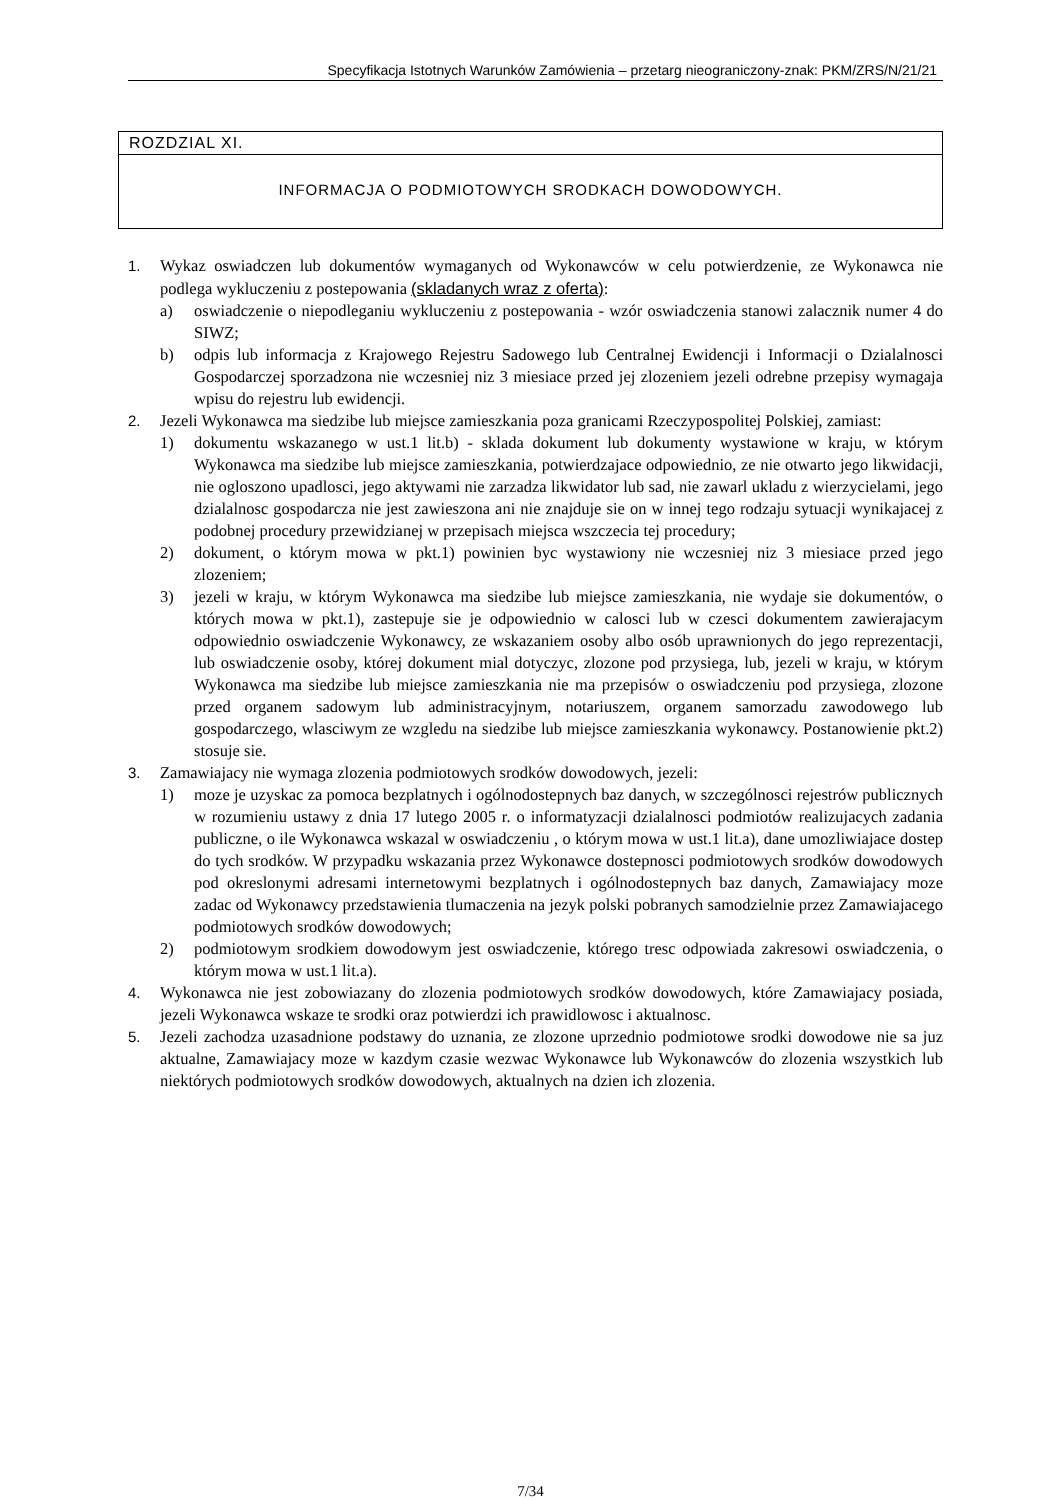Specyfikacja Istotnych Warunków Zamówienia – przetarg nieograniczony-znak: PKM/ZRS/N/21/21
ROZDZIAL XI.
INFORMACJA O PODMIOTOWYCH SRODKACH DOWODOWYCH.
1. Wykaz oswiadczen lub dokumentów wymaganych od Wykonawców w celu potwierdzenie, ze Wykonawca nie podlega wykluczeniu z postepowania (skladanych wraz z oferta):
a) oswiadczenie o niepodleganiu wykluczeniu z postepowania - wzór oswiadczenia stanowi zalacznik numer 4 do SIWZ;
b) odpis lub informacja z Krajowego Rejestru Sadowego lub Centralnej Ewidencji i Informacji o Dzialalnosci Gospodarczej sporzadzona nie wczesniej niz 3 miesiace przed jej zlozeniem jezeli odrebne przepisy wymagaja wpisu do rejestru lub ewidencji.
2. Jezeli Wykonawca ma siedzibe lub miejsce zamieszkania poza granicami Rzeczypospolitej Polskiej, zamiast:
1) dokumentu wskazanego w ust.1 lit.b) - sklada dokument lub dokumenty wystawione w kraju, w którym Wykonawca ma siedzibe lub miejsce zamieszkania, potwierdzajace odpowiednio, ze nie otwarto jego likwidacji, nie ogloszono upadlosci, jego aktywami nie zarzadza likwidator lub sad, nie zawarl ukladu z wierzycielami, jego dzialalnosc gospodarcza nie jest zawieszona ani nie znajduje sie on w innej tego rodzaju sytuacji wynikajacej z podobnej procedury przewidzianej w przepisach miejsca wszczecia tej procedury;
2) dokument, o którym mowa w pkt.1) powinien byc wystawiony nie wczesniej niz 3 miesiace przed jego zlozeniem;
3) jezeli w kraju, w którym Wykonawca ma siedzibe lub miejsce zamieszkania, nie wydaje sie dokumentów, o których mowa w pkt.1), zastepuje sie je odpowiednio w calosci lub w czesci dokumentem zawierajacym odpowiednio oswiadczenie Wykonawcy, ze wskazaniem osoby albo osób uprawnionych do jego reprezentacji, lub oswiadczenie osoby, której dokument mial dotyczyc, zlozone pod przysiega, lub, jezeli w kraju, w którym Wykonawca ma siedzibe lub miejsce zamieszkania nie ma przepisów o oswiadczeniu pod przysiega, zlozone przed organem sadowym lub administracyjnym, notariuszem, organem samorzadu zawodowego lub gospodarczego, wlasciwym ze wzgledu na siedzibe lub miejsce zamieszkania wykonawcy. Postanowienie pkt.2) stosuje sie.
3. Zamawiajacy nie wymaga zlozenia podmiotowych srodków dowodowych, jezeli:
1) moze je uzyskac za pomoca bezplatnych i ogólnodostepnych baz danych, w szczególnosci rejestrów publicznych w rozumieniu ustawy z dnia 17 lutego 2005 r. o informatyzacji dzialalnosci podmiotów realizujacych zadania publiczne, o ile Wykonawca wskazal w oswiadczeniu , o którym mowa w ust.1 lit.a), dane umozliwiajace dostep do tych srodków. W przypadku wskazania przez Wykonawce dostepnosci podmiotowych srodków dowodowych pod okreslonymi adresami internetowymi bezplatnych i ogólnodostepnych baz danych, Zamawiajacy moze zadac od Wykonawcy przedstawienia tlumaczenia na jezyk polski pobranych samodzielnie przez Zamawiajacego podmiotowych srodków dowodowych;
2) podmiotowym srodkiem dowodowym jest oswiadczenie, którego tresc odpowiada zakresowi oswiadczenia, o którym mowa w ust.1 lit.a).
4. Wykonawca nie jest zobowiazany do zlozenia podmiotowych srodków dowodowych, które Zamawiajacy posiada, jezeli Wykonawca wskaze te srodki oraz potwierdzi ich prawidlowosc i aktualnosc.
5. Jezeli zachodza uzasadnione podstawy do uznania, ze zlozone uprzednio podmiotowe srodki dowodowe nie sa juz aktualne, Zamawiajacy moze w kazdym czasie wezwac Wykonawce lub Wykonawców do zlozenia wszystkich lub niektórych podmiotowych srodków dowodowych, aktualnych na dzien ich zlozenia.
7/34